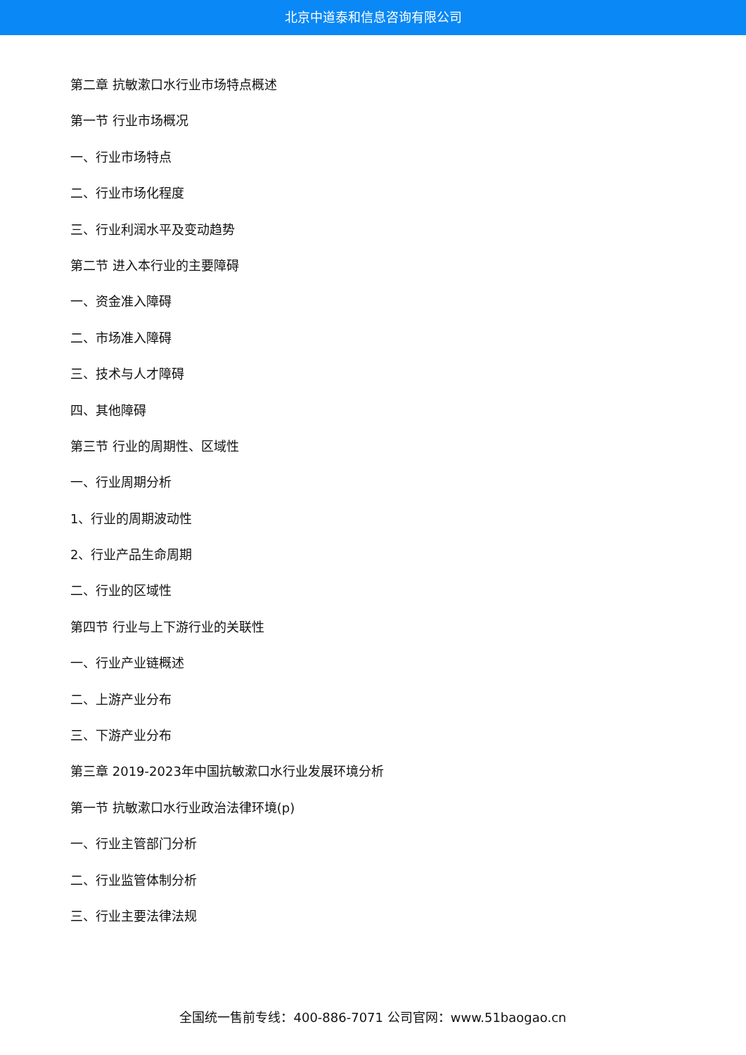北京中道泰和信息咨询有限公司
第二章 抗敏漱口水行业市场特点概述
第一节 行业市场概况
一、行业市场特点
二、行业市场化程度
三、行业利润水平及变动趋势
第二节 进入本行业的主要障碍
一、资金准入障碍
二、市场准入障碍
三、技术与人才障碍
四、其他障碍
第三节 行业的周期性、区域性
一、行业周期分析
1、行业的周期波动性
2、行业产品生命周期
二、行业的区域性
第四节 行业与上下游行业的关联性
一、行业产业链概述
二、上游产业分布
三、下游产业分布
第三章 2019-2023年中国抗敏漱口水行业发展环境分析
第一节 抗敏漱口水行业政治法律环境(p)
一、行业主管部门分析
二、行业监管体制分析
三、行业主要法律法规
全国统一售前专线：400-886-7071 公司官网：www.51baogao.cn